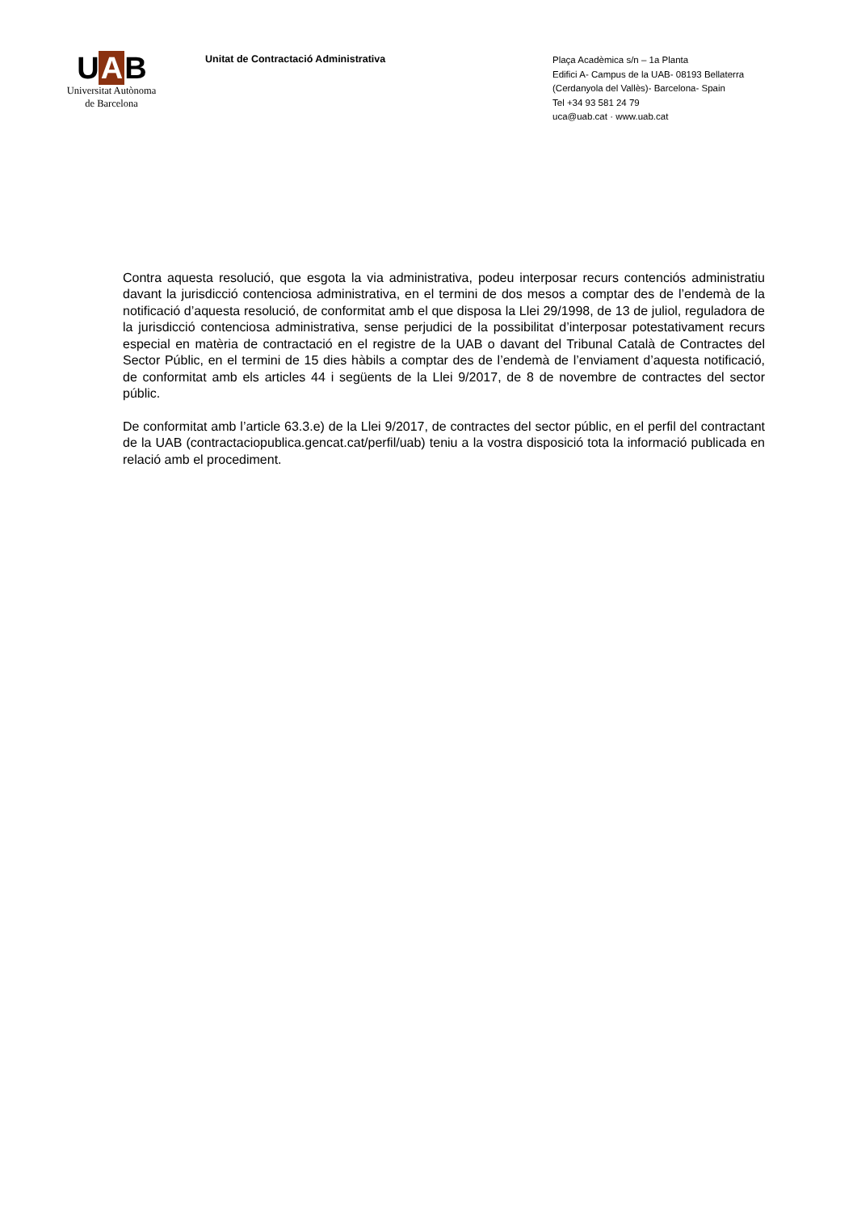U A B
Universitat Autònoma
de Barcelona
Unitat de Contractació Administrativa
Plaça Acadèmica s/n – 1a Planta
Edifici A- Campus de la UAB- 08193 Bellaterra
(Cerdanyola del Vallès)- Barcelona- Spain
Tel +34 93 581 24 79
uca@uab.cat · www.uab.cat
Contra aquesta resolució, que esgota la via administrativa, podeu interposar recurs contenciós administratiu davant la jurisdicció contenciosa administrativa, en el termini de dos mesos a comptar des de l’endemà de la notificació d’aquesta resolució, de conformitat amb el que disposa la Llei 29/1998, de 13 de juliol, reguladora de la jurisdicció contenciosa administrativa, sense perjudici de la possibilitat d’interposar potestativament recurs especial en matèria de contractació en el registre de la UAB o davant del Tribunal Català de Contractes del Sector Públic, en el termini de 15 dies hàbils a comptar des de l’endemà de l’enviament d’aquesta notificació, de conformitat amb els articles 44 i següents de la Llei 9/2017, de 8 de novembre de contractes del sector públic.
De conformitat amb l’article 63.3.e) de la Llei 9/2017, de contractes del sector públic, en el perfil del contractant de la UAB (contractaciopublica.gencat.cat/perfil/uab) teniu a la vostra disposició tota la informació publicada en relació amb el procediment.